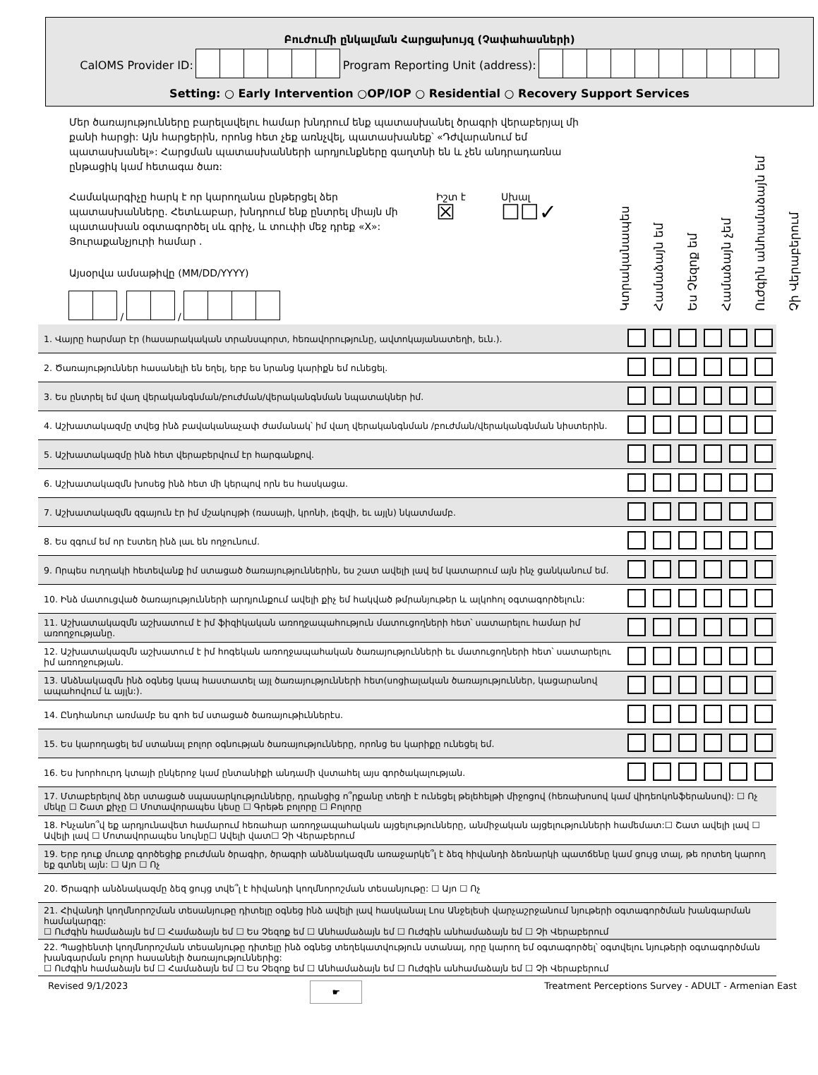Բուժումի ընկալման Հարցախույզ (Չափահասների)
CalOMS Provider ID: Program Reporting Unit (address):
Setting: ○ Early Intervention ○OP/IOP ○ Residential ○ Recovery Support Services
Մեր ծառայությունները բարելավելու համար խնդրում ենք պատասխանել ծրագրի վերաբերյալ մի քանի հարցի: Այն հարցերին, որոնց հետ չեք առնչվել, պատասխանեք՝ «Դժվարանում եմ պատասխանել»: Հարցման պատասխանների արդյունքները գաղտնի են և չեն անդրադառնա ընթացիկ կամ հետագա ծառ:
Համակարգիչը հարկ է որ կարողանա ընթերցել ձեր պատասխանները. Հետևաբար, խնդրում ենք ընտրել միայն մի պատասխան օգտագործել սև գրիչ, և տուփի մեջ դրեք «X»: Յուրաքանչյուրի համար .
Իշտ է
☒
Սխալ
☐☐✓
Այսօրվա ամսաթիվը (MM/DD/YYYY)
/ /
Կտրականապես
Համաձայն եմ
Ես Չեզոք եմ
Համաձայն չեմ
Ուժգին անհամաձայն եմ
Չի Վերաբերում
| 1. Վայրը հարմար էր (հասարակական տրանսպորտ, հեռավորությունը, ավտոկայանատեղի, եւն.). | | | | | | |
| 2. Ծառայություններ հասանելի են եղել, երբ ես նրանց կարիքն եմ ունեցել. | | | | | | |
| 3. Ես ընտրել եմ վաղ վերականգնման/բուժման/վերականգնման նպատակներ իմ. | | | | | | |
| 4. Աշխատակազմը տվեց ինձ բավականաչափ ժամանակ՝ իմ վաղ վերականգնման /բուժման/վերականգնման նիստերին. | | | | | | |
| 5. Աշխատակազմը ինձ հետ վերաբերվում էր հարգանքով. | | | | | | |
| 6. Աշխատակազմն խոսեց ինձ հետ մի կերպով որն ես հասկացա. | | | | | | |
| 7. Աշխատակազմն զգայուն էր իմ մշակույթի (ռասայի, կրոնի, լեզվի, եւ այլն) նկատմամբ. | | | | | | |
| 8. Ես զգում եմ որ էստեղ ինձ լաւ են ողջունում. | | | | | | |
| 9. Որպես ուղղակի հետեվանք իմ ստացած ծառայություններին, ես շատ ավելի լավ եմ կատարում այն ինչ ցանկանում եմ. | | | | | | |
| 10. Ինձ մատուցված ծառայությունների արդյունքում ավելի քիչ եմ հակված թմրանյութեր և ալկոհոլ օգտագործելուն: | | | | | | |
| 11. Աշխատակազմն աշխատում է իմ ֆիզիկական առողջապահություն մատուցողների հետ՝ սատարելու համար իմ առողջությանը. | | | | | | |
| 12. Աշխատակազմն աշխատում է իմ հոգեկան առողջապահական ծառայությունների եւ մատուցողների հետ՝ սատարելու իմ առողջության. | | | | | | |
| 13. Անձնակազմն ինձ օգնեց կապ հաստատել այլ ծառայությունների հետ(սոցիալական ծառայություններ, կացարանով ապահովում և այլն:). | | | | | | |
| 14. Ընդհանուր առմամբ ես գոհ եմ ստացած ծառայութիւններէս. | | | | | | |
| 15. Ես կարողացել եմ ստանալ բոլոր օգնության ծառայությունները, որոնց ես կարիքը ունեցել եմ. | | | | | | |
| 16. Ես խորհուրդ կտայի ընկերոջ կամ ընտանիքի անդամի վստահել այս գործակալության. | | | | | | |
| 17. Մտաբերելով ձեր ստացած սպասարկությունները, դրանցից ո՞րքանը տեղի է ունեցել թելեհելթի միջոցով (հեռախոսով կամ վիդեոկոնֆերանսով): ☐ Ոչ մեկը ☐ Շատ քիչը ☐ Մոտավորապես կեսը ☐ Գրեթե բոլորը ☐ Բոլորը | | | | | | |
| 18. Ինչանո՞վ եք արդյունավետ համարում հեռահար առողջապահական այցելությունները, անմիջական այցելությունների համեմատ:☐ Շատ ավելի լավ ☐ Ավելի լավ ☐ Մոտավորապես նույնը☐ Ավելի վատ☐ Չի Վերաբերում | | | | | | |
| 19. Երբ դուք մուտք գործեցիք բուժման ծրագիր, ծրագրի անձնակազմն առաջարկե՞լ է ձեզ հիվանդի ձեռնարկի պատճենը կամ ցույց տալ, թե որտեղ կարող եք գտնել այն: ☐ Այո ☐ Ոչ | | | | | | |
| 20. Ծրագրի անձնակազմը ձեզ ցույց տվե՞լ է հիվանդի կողմնորոշման տեսանյութը: ☐ Այո ☐ Ոչ | | | | | | |
| 21. Հիվանդի կողմնորոշման տեսանյութը դիտելը օգնեց ինձ ավելի լավ հասկանալ Լոս Անջելեսի վարչաշրջանում նյութերի օգտագործման խանգարման համակարգը: ☐ Ուժգին համաձայն եմ ☐ Համաձայն եմ ☐ Ես Չեզոք եմ ☐ Անհամաձայն եմ ☐ Ուժգին անհամաձայն եմ ☐ Չի Վերաբերում | | | | | | |
| 22. Պացիենտի կողմնորոշման տեսանյութը դիտելը ինձ օգնեց տեղեկատվություն ստանալ, որը կարող եմ օգտագործել՝ օգտվելու նյութերի օգտագործման խանգարման բոլոր հասանելի ծառայություններից: ☐ Ուժգին համաձայն եմ ☐ Համաձայն եմ ☐ Ես Չեզոք եմ ☐ Անհամաձայն եմ ☐ Ուժգին անհամաձայն եմ ☐ Չի Վերաբերում | | | | | | |
Revised 9/1/2023 ☛ Treatment Perceptions Survey - ADULT - Armenian East